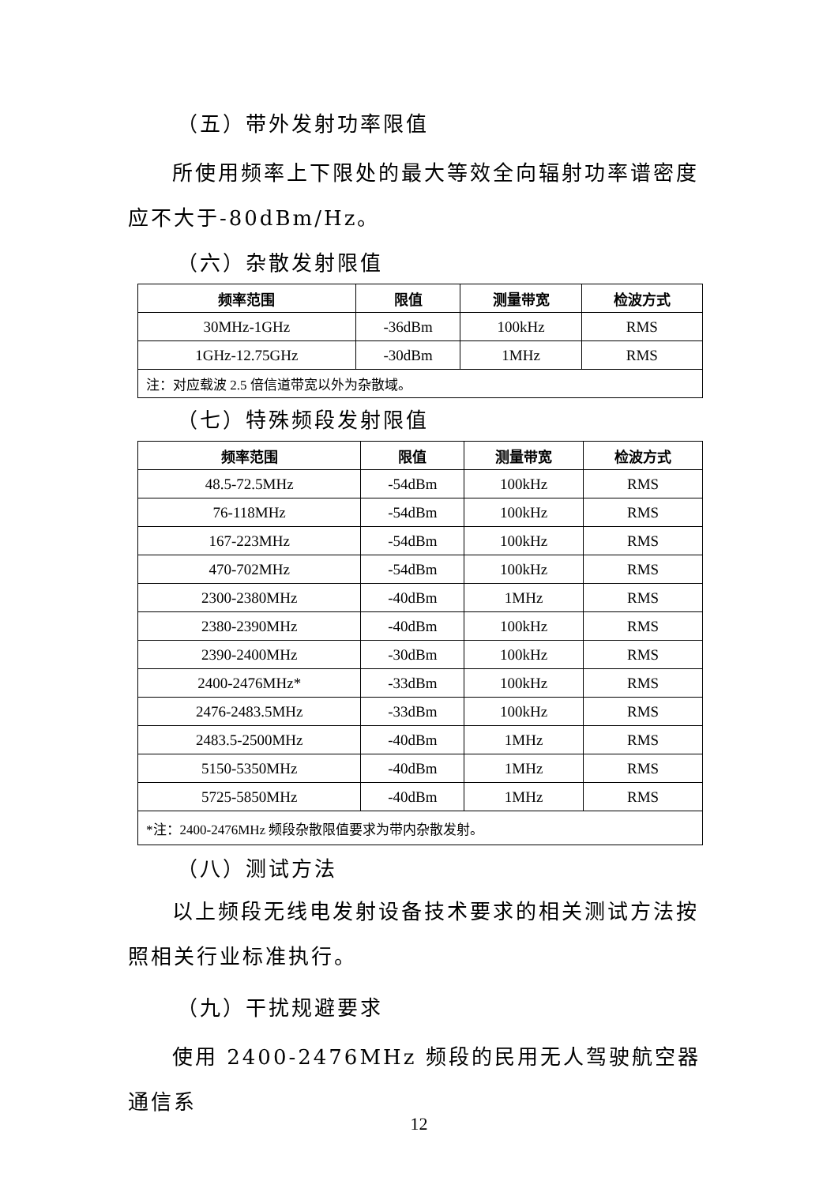（五）带外发射功率限值
所使用频率上下限处的最大等效全向辐射功率谱密度应不大于-80dBm/Hz。
（六）杂散发射限值
| 频率范围 | 限值 | 测量带宽 | 检波方式 |
| --- | --- | --- | --- |
| 30MHz-1GHz | -36dBm | 100kHz | RMS |
| 1GHz-12.75GHz | -30dBm | 1MHz | RMS |
| 注：对应载波 2.5 倍信道带宽以外为杂散域。 | | | |
（七）特殊频段发射限值
| 频率范围 | 限值 | 测量带宽 | 检波方式 |
| --- | --- | --- | --- |
| 48.5-72.5MHz | -54dBm | 100kHz | RMS |
| 76-118MHz | -54dBm | 100kHz | RMS |
| 167-223MHz | -54dBm | 100kHz | RMS |
| 470-702MHz | -54dBm | 100kHz | RMS |
| 2300-2380MHz | -40dBm | 1MHz | RMS |
| 2380-2390MHz | -40dBm | 100kHz | RMS |
| 2390-2400MHz | -30dBm | 100kHz | RMS |
| 2400-2476MHz* | -33dBm | 100kHz | RMS |
| 2476-2483.5MHz | -33dBm | 100kHz | RMS |
| 2483.5-2500MHz | -40dBm | 1MHz | RMS |
| 5150-5350MHz | -40dBm | 1MHz | RMS |
| 5725-5850MHz | -40dBm | 1MHz | RMS |
| *注：2400-2476MHz 频段杂散限值要求为带内杂散发射。 | | | |
（八）测试方法
以上频段无线电发射设备技术要求的相关测试方法按照相关行业标准执行。
（九）干扰规避要求
使用 2400-2476MHz 频段的民用无人驾驶航空器通信系
12